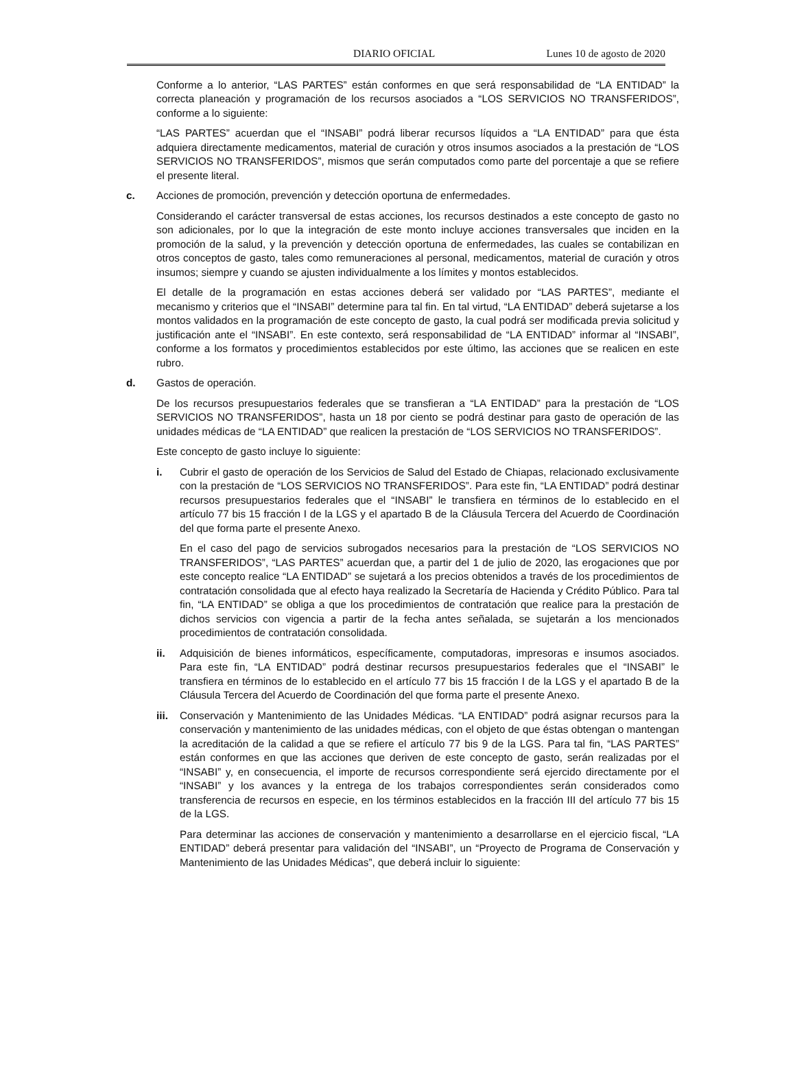DIARIO OFICIAL Lunes 10 de agosto de 2020
Conforme a lo anterior, “LAS PARTES” están conformes en que será responsabilidad de “LA ENTIDAD” la correcta planeación y programación de los recursos asociados a “LOS SERVICIOS NO TRANSFERIDOS”, conforme a lo siguiente:
“LAS PARTES” acuerdan que el “INSABI” podrá liberar recursos líquidos a “LA ENTIDAD” para que ésta adquiera directamente medicamentos, material de curación y otros insumos asociados a la prestación de “LOS SERVICIOS NO TRANSFERIDOS”, mismos que serán computados como parte del porcentaje a que se refiere el presente literal.
c. Acciones de promoción, prevención y detección oportuna de enfermedades.
Considerando el carácter transversal de estas acciones, los recursos destinados a este concepto de gasto no son adicionales, por lo que la integración de este monto incluye acciones transversales que inciden en la promoción de la salud, y la prevención y detección oportuna de enfermedades, las cuales se contabilizan en otros conceptos de gasto, tales como remuneraciones al personal, medicamentos, material de curación y otros insumos; siempre y cuando se ajusten individualmente a los límites y montos establecidos.
El detalle de la programación en estas acciones deberá ser validado por “LAS PARTES”, mediante el mecanismo y criterios que el “INSABI” determine para tal fin. En tal virtud, “LA ENTIDAD” deberá sujetarse a los montos validados en la programación de este concepto de gasto, la cual podrá ser modificada previa solicitud y justificación ante el “INSABI”. En este contexto, será responsabilidad de “LA ENTIDAD” informar al “INSABI”, conforme a los formatos y procedimientos establecidos por este último, las acciones que se realicen en este rubro.
d. Gastos de operación.
De los recursos presupuestarios federales que se transfieran a “LA ENTIDAD” para la prestación de “LOS SERVICIOS NO TRANSFERIDOS”, hasta un 18 por ciento se podrá destinar para gasto de operación de las unidades médicas de “LA ENTIDAD” que realicen la prestación de “LOS SERVICIOS NO TRANSFERIDOS”.
Este concepto de gasto incluye lo siguiente:
i. Cubrir el gasto de operación de los Servicios de Salud del Estado de Chiapas, relacionado exclusivamente con la prestación de “LOS SERVICIOS NO TRANSFERIDOS”. Para este fin, “LA ENTIDAD” podrá destinar recursos presupuestarios federales que el “INSABI” le transfiera en términos de lo establecido en el artículo 77 bis 15 fracción I de la LGS y el apartado B de la Cláusula Tercera del Acuerdo de Coordinación del que forma parte el presente Anexo.
En el caso del pago de servicios subrogados necesarios para la prestación de “LOS SERVICIOS NO TRANSFERIDOS”, “LAS PARTES” acuerdan que, a partir del 1 de julio de 2020, las erogaciones que por este concepto realice “LA ENTIDAD” se sujetará a los precios obtenidos a través de los procedimientos de contratación consolidada que al efecto haya realizado la Secretaría de Hacienda y Crédito Público. Para tal fin, “LA ENTIDAD” se obliga a que los procedimientos de contratación que realice para la prestación de dichos servicios con vigencia a partir de la fecha antes señalada, se sujetarán a los mencionados procedimientos de contratación consolidada.
ii. Adquisición de bienes informáticos, específicamente, computadoras, impresoras e insumos asociados. Para este fin, “LA ENTIDAD” podrá destinar recursos presupuestarios federales que el “INSABI” le transfiera en términos de lo establecido en el artículo 77 bis 15 fracción I de la LGS y el apartado B de la Cláusula Tercera del Acuerdo de Coordinación del que forma parte el presente Anexo.
iii. Conservación y Mantenimiento de las Unidades Médicas. “LA ENTIDAD” podrá asignar recursos para la conservación y mantenimiento de las unidades médicas, con el objeto de que éstas obtengan o mantengan la acreditación de la calidad a que se refiere el artículo 77 bis 9 de la LGS. Para tal fin, “LAS PARTES” están conformes en que las acciones que deriven de este concepto de gasto, serán realizadas por el “INSABI” y, en consecuencia, el importe de recursos correspondiente será ejercido directamente por el “INSABI” y los avances y la entrega de los trabajos correspondientes serán considerados como transferencia de recursos en especie, en los términos establecidos en la fracción III del artículo 77 bis 15 de la LGS.
Para determinar las acciones de conservación y mantenimiento a desarrollarse en el ejercicio fiscal, “LA ENTIDAD” deberá presentar para validación del “INSABI”, un “Proyecto de Programa de Conservación y Mantenimiento de las Unidades Médicas”, que deberá incluir lo siguiente: